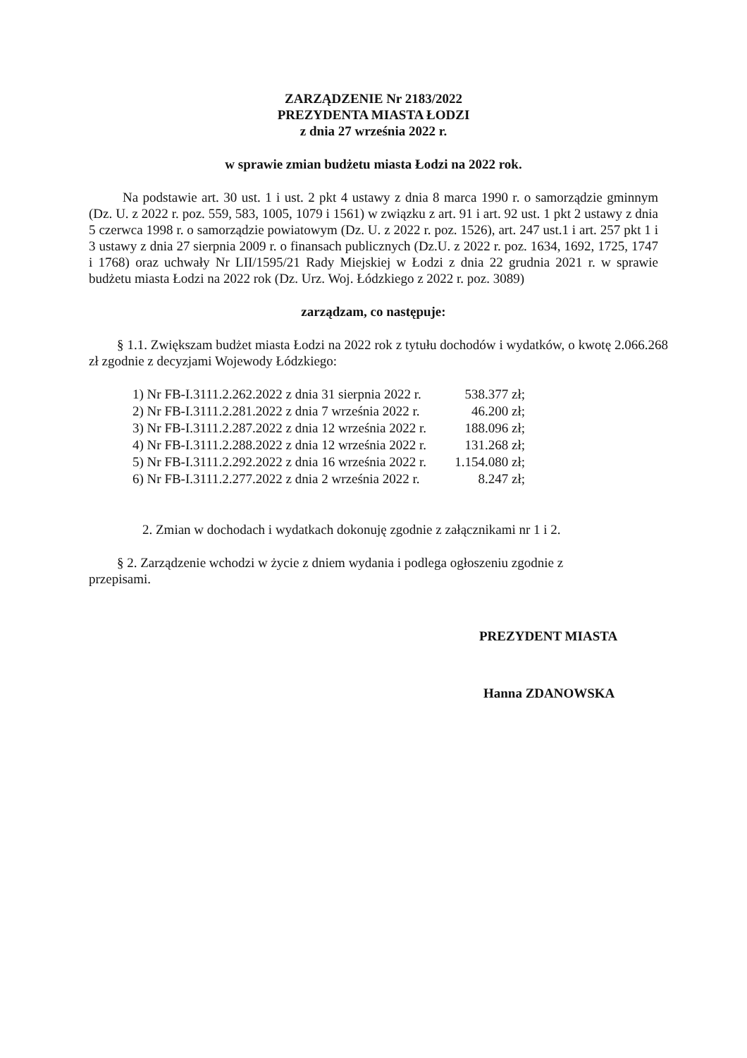ZARZĄDZENIE Nr 2183/2022
PREZYDENTA MIASTA ŁODZI
z dnia 27 września 2022 r.
w sprawie zmian budżetu miasta Łodzi na 2022 rok.
Na podstawie art. 30 ust. 1 i ust. 2 pkt 4 ustawy z dnia 8 marca 1990 r. o samorządzie gminnym (Dz. U. z 2022 r. poz. 559, 583, 1005, 1079 i 1561) w związku z art. 91 i art. 92 ust. 1 pkt 2 ustawy z dnia 5 czerwca 1998 r. o samorządzie powiatowym (Dz. U. z 2022 r. poz. 1526), art. 247 ust.1 i art. 257 pkt 1 i 3 ustawy z dnia 27 sierpnia 2009 r. o finansach publicznych (Dz.U. z 2022 r. poz. 1634, 1692, 1725, 1747 i 1768) oraz uchwały Nr LII/1595/21 Rady Miejskiej w Łodzi z dnia 22 grudnia 2021 r. w sprawie budżetu miasta Łodzi na 2022 rok (Dz. Urz. Woj. Łódzkiego z 2022 r. poz. 3089)
zarządzam, co następuje:
§ 1.1. Zwiększam budżet miasta Łodzi na 2022 rok z tytułu dochodów i wydatków, o kwotę 2.066.268 zł zgodnie z decyzjami Wojewody Łódzkiego:
| 1) Nr FB-I.3111.2.262.2022 z dnia 31 sierpnia 2022 r. | 538.377 zł; |
| 2) Nr FB-I.3111.2.281.2022 z dnia 7 września 2022 r. | 46.200 zł; |
| 3) Nr FB-I.3111.2.287.2022 z dnia 12 września 2022 r. | 188.096 zł; |
| 4) Nr FB-I.3111.2.288.2022 z dnia 12 września 2022 r. | 131.268 zł; |
| 5) Nr FB-I.3111.2.292.2022 z dnia 16 września 2022 r. | 1.154.080 zł; |
| 6) Nr FB-I.3111.2.277.2022 z dnia 2 września 2022 r. | 8.247 zł; |
2. Zmian w dochodach i wydatkach dokonuję zgodnie z załącznikami nr 1 i 2.
§ 2. Zarządzenie wchodzi w życie z dniem wydania i podlega ogłoszeniu zgodnie z przepisami.
PREZYDENT MIASTA
Hanna ZDANOWSKA